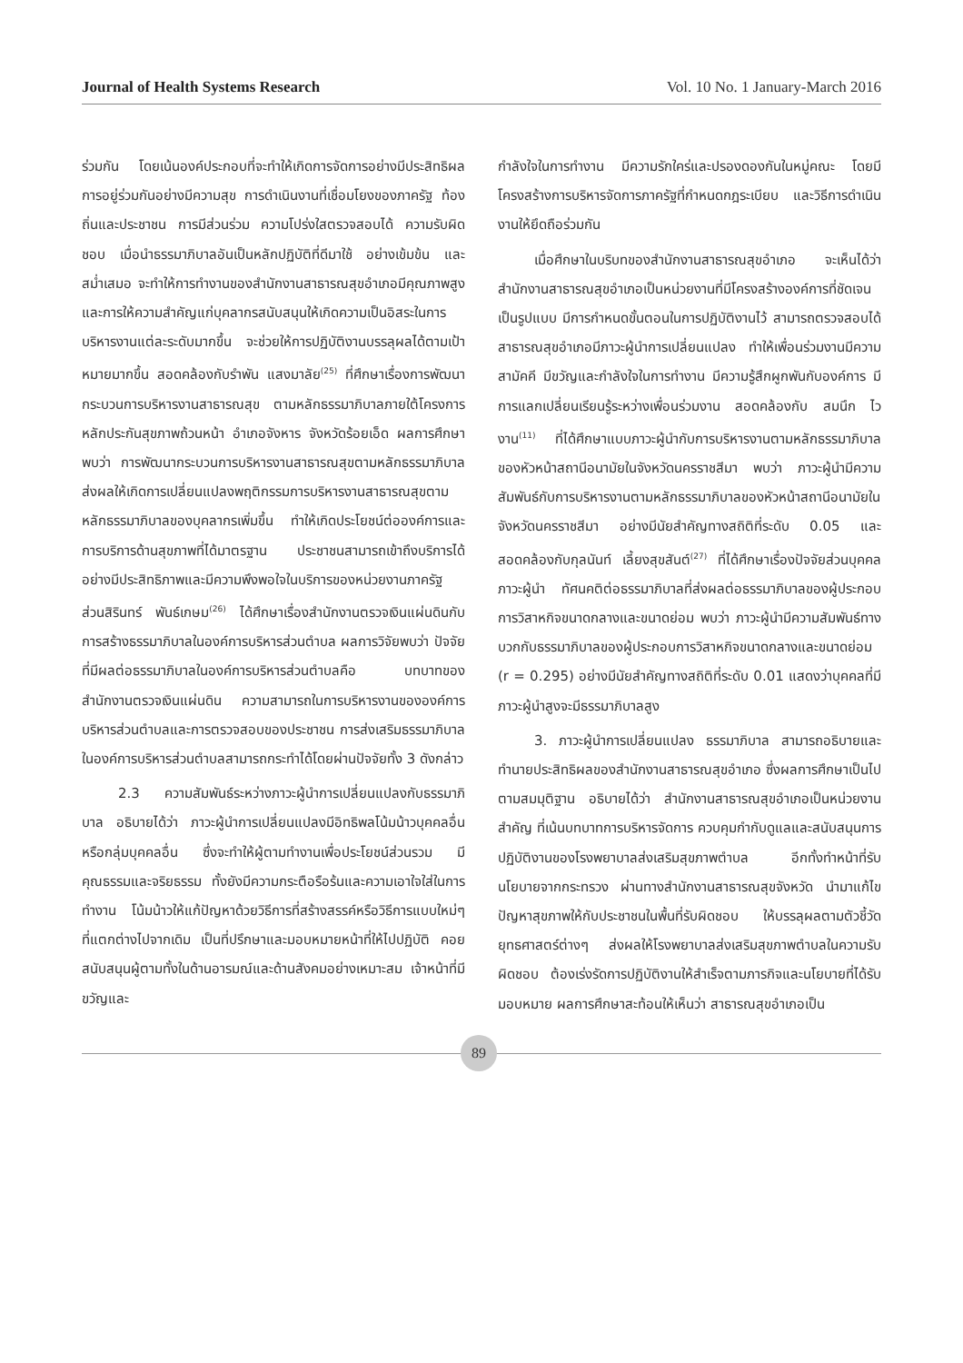Journal of Health Systems Research Vol. 10 No. 1 January-March 2016
ร่วมกัน โดยเน้นองค์ประกอบที่จะทำให้เกิดการจัดการอย่างมีประสิทธิผล การอยู่ร่วมกันอย่างมีความสุข การดำเนินงานที่เชื่อมโยงของภาครัฐ ท้องถิ่นและประชาชน การมีส่วนร่วม ความโปร่งใสตรวจสอบได้ ความรับผิดชอบ เมื่อนำธรรมาภิบาลอันเป็นหลักปฏิบัติที่ดีมาใช้ อย่างเข้มข้น และสม่ำเสมอ จะทำให้การทำงานของสำนักงานสาธารณสุขอำเภอมีคุณภาพสูง และการให้ความสำคัญแก่บุคลากรสนับสนุนให้เกิดความเป็นอิสระในการบริหารงานแต่ละระดับมากขึ้น จะช่วยให้การปฏิบัติงานบรรลุผลได้ตามเป้าหมายมากขึ้น สอดคล้องกับรำพัน แสงมาลัย<sup>(25)</sup> ที่ศึกษาเรื่องการพัฒนากระบวนการบริหารงานสาธารณสุข ตามหลักธรรมาภิบาลภายใต้โครงการหลักประกันสุขภาพถ้วนหน้า อำเภอจังหาร จังหวัดร้อยเอ็ด ผลการศึกษาพบว่า การพัฒนากระบวนการบริหารงานสาธารณสุขตามหลักธรรมาภิบาล ส่งผลให้เกิดการเปลี่ยนแปลงพฤติกรรมการบริหารงานสาธารณสุขตามหลักธรรมาภิบาลของบุคลากรเพิ่มขึ้น ทำให้เกิดประโยชน์ต่อองค์การและการบริการด้านสุขภาพที่ได้มาตรฐาน ประชาชนสามารถเข้าถึงบริการได้อย่างมีประสิทธิภาพและมีความพึงพอใจในบริการของหน่วยงานภาครัฐ ส่วนสิรินทร์ พันธ์เกษม<sup>(26)</sup> ได้ศึกษาเรื่องสำนักงานตรวจเงินแผ่นดินกับการสร้างธรรมาภิบาลในองค์การบริหารส่วนตำบล ผลการวิจัยพบว่า ปัจจัยที่มีผลต่อธรรมาภิบาลในองค์การบริหารส่วนตำบลคือ บทบาทของสำนักงานตรวจเงินแผ่นดิน ความสามารถในการบริหารงานขององค์การบริหารส่วนตำบลและการตรวจสอบของประชาชน การส่งเสริมธรรมาภิบาลในองค์การบริหารส่วนตำบลสามารถกระทำได้โดยผ่านปัจจัยทั้ง 3 ดังกล่าว
2.3 ความสัมพันธ์ระหว่างภาวะผู้นำการเปลี่ยนแปลงกับธรรมาภิบาล อธิบายได้ว่า ภาวะผู้นำการเปลี่ยนแปลงมีอิทธิพลโน้มน้าวบุคคลอื่นหรือกลุ่มบุคคลอื่น ซึ่งจะทำให้ผู้ตามทำงานเพื่อประโยชน์ส่วนรวม มีคุณธรรมและจริยธรรม ทั้งยังมีความกระตือรือร้นและความเอาใจใส่ในการทำงาน โน้มน้าวให้แก้ปัญหาด้วยวิธีการที่สร้างสรรค์หรือวิธีการแบบใหม่ๆ ที่แตกต่างไปจากเดิม เป็นที่ปรึกษาและมอบหมายหน้าที่ให้ไปปฏิบัติ คอยสนับสนุนผู้ตามทั้งในด้านอารมณ์และด้านสังคมอย่างเหมาะสม เจ้าหน้าที่มีขวัญและ
กำลังใจในการทำงาน มีความรักใคร่และปรองดองกันในหมู่คณะ โดยมีโครงสร้างการบริหารจัดการภาครัฐที่กำหนดกฎระเบียบ และวิธีการดำเนินงานให้ยึดถือร่วมกัน
เมื่อศึกษาในบริบทของสำนักงานสาธารณสุขอำเภอ จะเห็นได้ว่าสำนักงานสาธารณสุขอำเภอเป็นหน่วยงานที่มีโครงสร้างองค์การที่ชัดเจนเป็นรูปแบบ มีการกำหนดขั้นตอนในการปฏิบัติงานไว้ สามารถตรวจสอบได้ สาธารณสุขอำเภอมีภาวะผู้นำการเปลี่ยนแปลง ทำให้เพื่อนร่วมงานมีความสามัคคี มีขวัญและกำลังใจในการทำงาน มีความรู้สึกผูกพันกับองค์การ มีการแลกเปลี่ยนเรียนรู้ระหว่างเพื่อนร่วมงาน สอดคล้องกับ สมนึก ไวงาน<sup>(11)</sup> ที่ได้ศึกษาแบบภาวะผู้นำกับการบริหารงานตามหลักธรรมาภิบาลของหัวหน้าสถานีอนามัยในจังหวัดนครราชสีมา พบว่า ภาวะผู้นำมีความสัมพันธ์กับการบริหารงานตามหลักธรรมาภิบาลของหัวหน้าสถานีอนามัยในจังหวัดนครราชสีมา อย่างมีนัยสำคัญทางสถิติที่ระดับ 0.05 และสอดคล้องกับกุลนันท์ เลี้ยงสุขสันต์<sup>(27)</sup> ที่ได้ศึกษาเรื่องปัจจัยส่วนบุคคล ภาวะผู้นำ ทัศนคติต่อธรรมาภิบาลที่ส่งผลต่อธรรมาภิบาลของผู้ประกอบการวิสาหกิจขนาดกลางและขนาดย่อม พบว่า ภาวะผู้นำมีความสัมพันธ์ทางบวกกับธรรมาภิบาลของผู้ประกอบการวิสาหกิจขนาดกลางและขนาดย่อม (r = 0.295) อย่างมีนัยสำคัญทางสถิติที่ระดับ 0.01 แสดงว่าบุคคลที่มีภาวะผู้นำสูงจะมีธรรมาภิบาลสูง
3. ภาวะผู้นำการเปลี่ยนแปลง ธรรมาภิบาล สามารถอธิบายและทำนายประสิทธิผลของสำนักงานสาธารณสุขอำเภอ ซึ่งผลการศึกษาเป็นไปตามสมมุติฐาน อธิบายได้ว่า สำนักงานสาธารณสุขอำเภอเป็นหน่วยงานสำคัญ ที่เน้นบทบาทการบริหารจัดการ ควบคุมกำกับดูแลและสนับสนุนการปฏิบัติงานของโรงพยาบาลส่งเสริมสุขภาพตำบล อีกทั้งทำหน้าที่รับนโยบายจากกระทรวง ผ่านทางสำนักงานสาธารณสุขจังหวัด นำมาแก้ไขปัญหาสุขภาพให้กับประชาชนในพื้นที่รับผิดชอบ ให้บรรลุผลตามตัวชี้วัดยุทธศาสตร์ต่างๆ ส่งผลให้โรงพยาบาลส่งเสริมสุขภาพตำบลในความรับผิดชอบ ต้องเร่งรัดการปฏิบัติงานให้สำเร็จตามภารกิจและนโยบายที่ได้รับมอบหมาย ผลการศึกษาสะท้อนให้เห็นว่า สาธารณสุขอำเภอเป็น
89